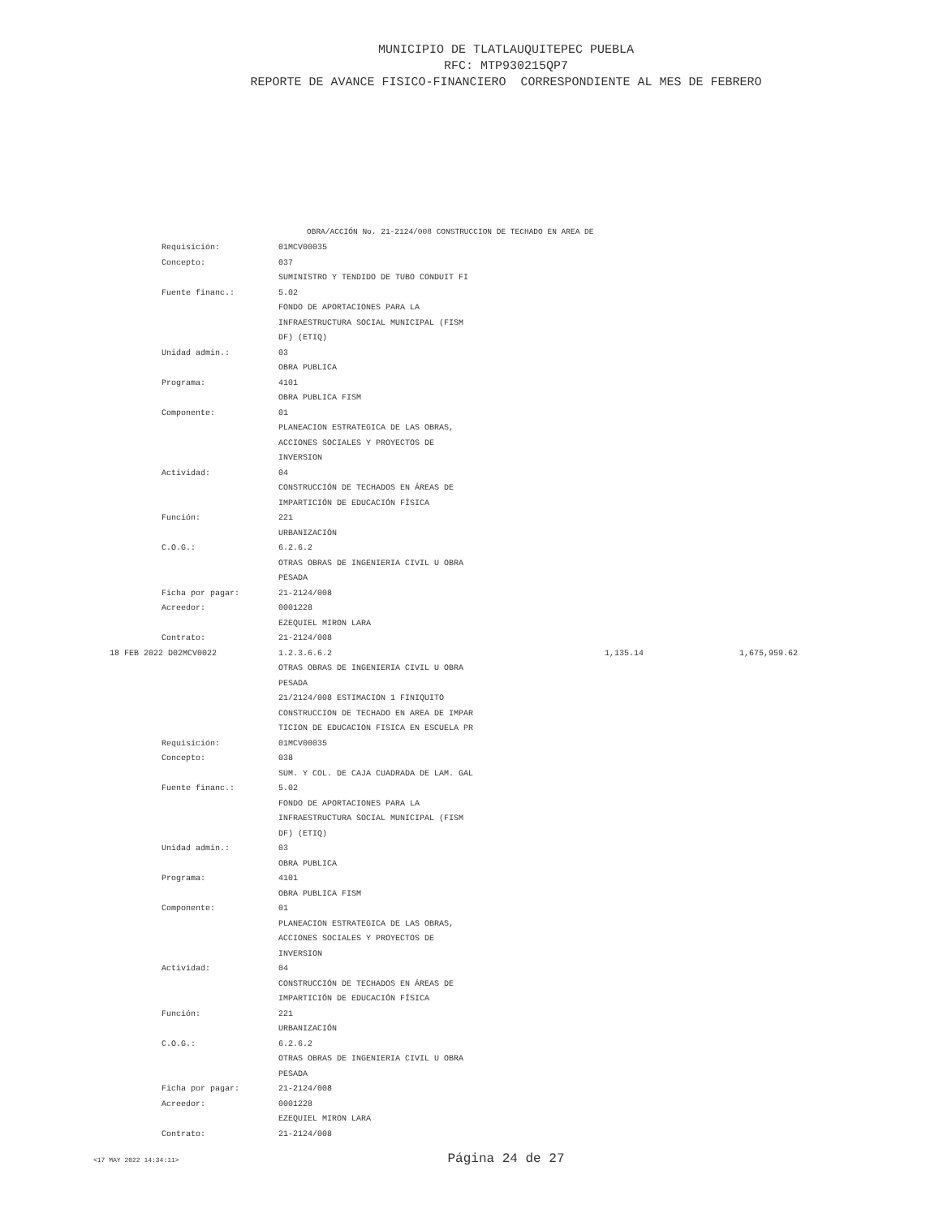MUNICIPIO DE TLATLAUQUITEPEC PUEBLA
RFC: MTP930215QP7
REPORTE DE AVANCE FISICO-FINANCIERO CORRESPONDIENTE AL MES DE FEBRERO
OBRA/ACCIÓN No. 21-2124/008 CONSTRUCCION DE TECHADO EN AREA DE
| | Requisición: | 01MCV00035 | | |
| | Concepto: | 037 | | |
| | | SUMINISTRO Y TENDIDO DE TUBO CONDUIT FI | | |
| | Fuente financ.: | 5.02 | | |
| | | FONDO DE APORTACIONES PARA LA | | |
| | | INFRAESTRUCTURA SOCIAL MUNICIPAL (FISM | | |
| | | DF) (ETIQ) | | |
| | Unidad admin.: | 03 | | |
| | | OBRA PUBLICA | | |
| | Programa: | 4101 | | |
| | | OBRA PUBLICA FISM | | |
| | Componente: | 01 | | |
| | | PLANEACION ESTRATEGICA DE LAS OBRAS, | | |
| | | ACCIONES SOCIALES Y PROYECTOS DE | | |
| | | INVERSION | | |
| | Actividad: | 04 | | |
| | | CONSTRUCCIÓN DE TECHADOS EN ÁREAS DE | | |
| | | IMPARTICIÓN DE EDUCACIÓN FÍSICA | | |
| | Función: | 221 | | |
| | | URBANIZACIÓN | | |
| | C.O.G.: | 6.2.6.2 | | |
| | | OTRAS OBRAS DE INGENIERIA CIVIL U OBRA | | |
| | | PESADA | | |
| | Ficha por pagar: | 21-2124/008 | | |
| | Acreedor: | 0001228 | | |
| | | EZEQUIEL MIRON LARA | | |
| | Contrato: | 21-2124/008 | | |
| 18 FEB 2022 D02MCV0022 | | 1.2.3.6.6.2 | 1,135.14 | 1,675,959.62 |
| | | OTRAS OBRAS DE INGENIERIA CIVIL U OBRA | | |
| | | PESADA | | |
| | | 21/2124/008 ESTIMACION 1 FINIQUITO | | |
| | | CONSTRUCCION DE TECHADO EN AREA DE IMPAR | | |
| | | TICION DE EDUCACION FISICA EN ESCUELA PR | | |
| | Requisición: | 01MCV00035 | | |
| | Concepto: | 038 | | |
| | | SUM. Y COL. DE CAJA CUADRADA DE LAM. GAL | | |
| | Fuente financ.: | 5.02 | | |
| | | FONDO DE APORTACIONES PARA LA | | |
| | | INFRAESTRUCTURA SOCIAL MUNICIPAL (FISM | | |
| | | DF) (ETIQ) | | |
| | Unidad admin.: | 03 | | |
| | | OBRA PUBLICA | | |
| | Programa: | 4101 | | |
| | | OBRA PUBLICA FISM | | |
| | Componente: | 01 | | |
| | | PLANEACION ESTRATEGICA DE LAS OBRAS, | | |
| | | ACCIONES SOCIALES Y PROYECTOS DE | | |
| | | INVERSION | | |
| | Actividad: | 04 | | |
| | | CONSTRUCCIÓN DE TECHADOS EN ÁREAS DE | | |
| | | IMPARTICIÓN DE EDUCACIÓN FÍSICA | | |
| | Función: | 221 | | |
| | | URBANIZACIÓN | | |
| | C.O.G.: | 6.2.6.2 | | |
| | | OTRAS OBRAS DE INGENIERIA CIVIL U OBRA | | |
| | | PESADA | | |
| | Ficha por pagar: | 21-2124/008 | | |
| | Acreedor: | 0001228 | | |
| | | EZEQUIEL MIRON LARA | | |
| | Contrato: | 21-2124/008 | | |
<17 MAY 2022 14:34:11>
Página 24 de 27